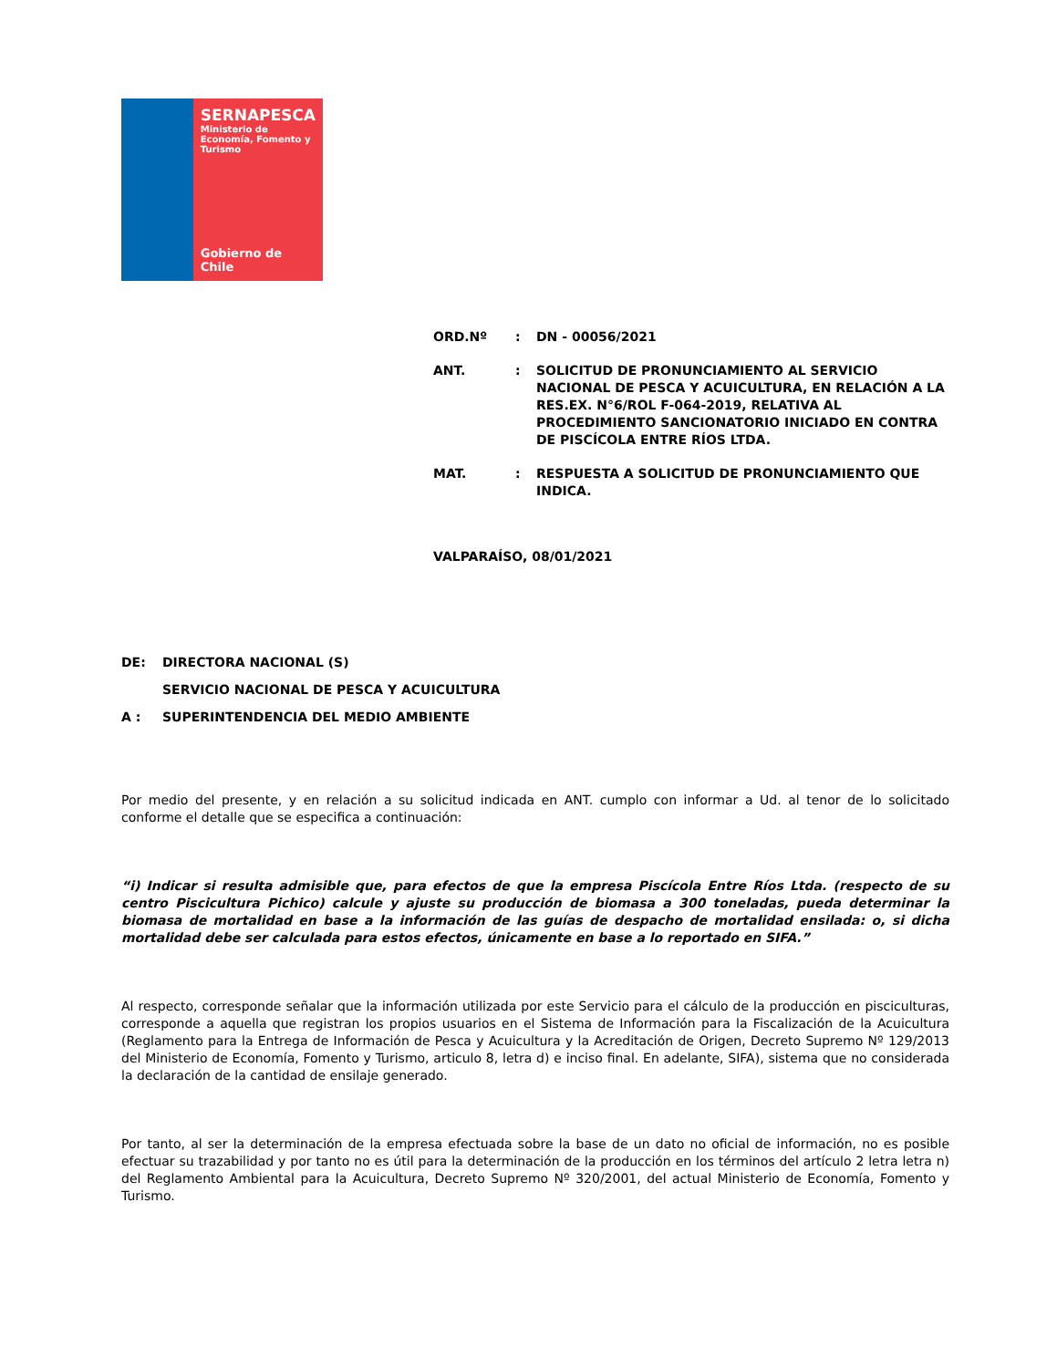SERNAPESCA
Ministerio de Economía, Fomento y Turismo
Gobierno de Chile
| ORD.Nº | : | DN - 00056/2021 |
| ANT. | : | SOLICITUD DE PRONUNCIAMIENTO AL SERVICIO NACIONAL DE PESCA Y ACUICULTURA, EN RELACIÓN A LA RES.EX. N°6/ROL F-064-2019, RELATIVA AL PROCEDIMIENTO SANCIONATORIO INICIADO EN CONTRA DE PISCÍCOLA ENTRE RÍOS LTDA. |
| MAT. | : | RESPUESTA A SOLICITUD DE PRONUNCIAMIENTO QUE INDICA. |
VALPARAÍSO, 08/01/2021
| DE: | DIRECTORA NACIONAL (S) |
| | SERVICIO NACIONAL DE PESCA Y ACUICULTURA |
| A : | SUPERINTENDENCIA DEL MEDIO AMBIENTE |
Por medio del presente, y en relación a su solicitud indicada en ANT. cumplo con informar a Ud. al tenor de lo solicitado conforme el detalle que se especifica a continuación:
“i) Indicar si resulta admisible que, para efectos de que la empresa Piscícola Entre Ríos Ltda. (respecto de su centro Piscicultura Pichico) calcule y ajuste su producción de biomasa a 300 toneladas, pueda determinar la biomasa de mortalidad en base a la información de las guías de despacho de mortalidad ensilada: o, si dicha mortalidad debe ser calculada para estos efectos, únicamente en base a lo reportado en SIFA.”
Al respecto, corresponde señalar que la información utilizada por este Servicio para el cálculo de la producción en pisciculturas, corresponde a aquella que registran los propios usuarios en el Sistema de Información para la Fiscalización de la Acuicultura (Reglamento para la Entrega de Información de Pesca y Acuicultura y la Acreditación de Origen, Decreto Supremo Nº 129/2013 del Ministerio de Economía, Fomento y Turismo, articulo 8, letra d) e inciso final. En adelante, SIFA), sistema que no considerada la declaración de la cantidad de ensilaje generado.
Por tanto, al ser la determinación de la empresa efectuada sobre la base de un dato no oficial de información, no es posible efectuar su trazabilidad y por tanto no es útil para la determinación de la producción en los términos del artículo 2 letra letra n) del Reglamento Ambiental para la Acuicultura, Decreto Supremo Nº 320/2001, del actual Ministerio de Economía, Fomento y Turismo.